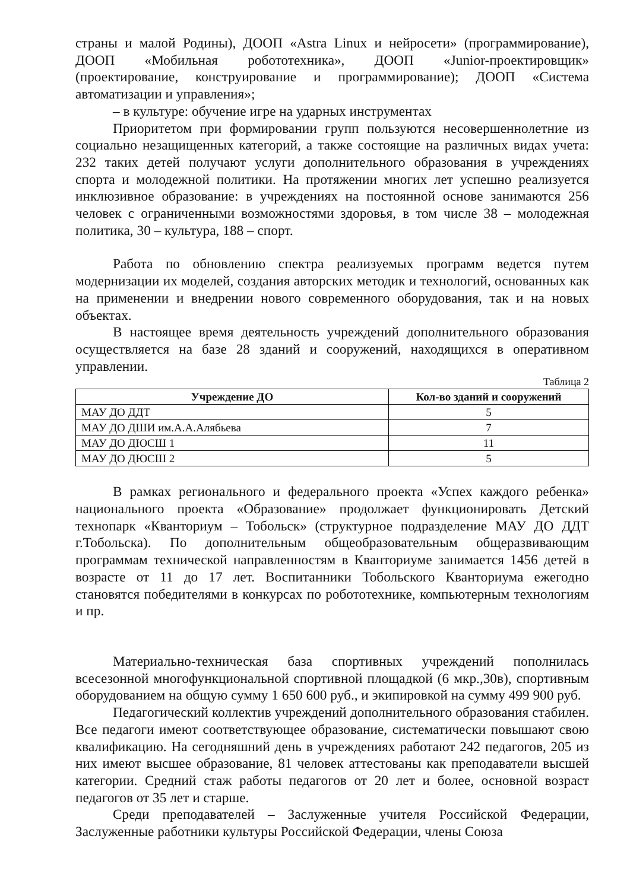страны и малой Родины), ДООП «Astra Linux и нейросети» (программирование), ДООП «Мобильная робототехника», ДООП «Junior-проектировщик» (проектирование, конструирование и программирование); ДООП «Система автоматизации и управления»;
– в культуре: обучение игре на ударных инструментах
Приоритетом при формировании групп пользуются несовершеннолетние из социально незащищенных категорий, а также состоящие на различных видах учета: 232 таких детей получают услуги дополнительного образования в учреждениях спорта и молодежной политики. На протяжении многих лет успешно реализуется инклюзивное образование: в учреждениях на постоянной основе занимаются 256 человек с ограниченными возможностями здоровья, в том числе 38 – молодежная политика, 30 – культура, 188 – спорт.
Работа по обновлению спектра реализуемых программ ведется путем модернизации их моделей, создания авторских методик и технологий, основанных как на применении и внедрении нового современного оборудования, так и на новых объектах.
В настоящее время деятельность учреждений дополнительного образования осуществляется на базе 28 зданий и сооружений, находящихся в оперативном управлении.
Таблица 2
| Учреждение ДО | Кол-во зданий и сооружений |
| --- | --- |
| МАУ ДО ДДТ | 5 |
| МАУ ДО ДШИ им.А.А.Алябьева | 7 |
| МАУ ДО ДЮСШ 1 | 11 |
| МАУ ДО ДЮСШ 2 | 5 |
В рамках регионального и федерального проекта «Успех каждого ребенка» национального проекта «Образование» продолжает функционировать Детский технопарк «Кванториум – Тобольск» (структурное подразделение МАУ ДО ДДТ г.Тобольска). По дополнительным общеобразовательным общеразвивающим программам технической направленностям в Кванториуме занимается 1456 детей в возрасте от 11 до 17 лет. Воспитанники Тобольского Кванториума ежегодно становятся победителями в конкурсах по робототехнике, компьютерным технологиям и пр.
Материально-техническая база спортивных учреждений пополнилась всесезонной многофункциональной спортивной площадкой (6 мкр.,30в), спортивным оборудованием на общую сумму 1 650 600 руб., и экипировкой на сумму 499 900 руб.
Педагогический коллектив учреждений дополнительного образования стабилен. Все педагоги имеют соответствующее образование, систематически повышают свою квалификацию. На сегодняшний день в учреждениях работают 242 педагогов, 205 из них имеют высшее образование, 81 человек аттестованы как преподаватели высшей категории. Средний стаж работы педагогов от 20 лет и более, основной возраст педагогов от 35 лет и старше.
Среди преподавателей – Заслуженные учителя Российской Федерации, Заслуженные работники культуры Российской Федерации, члены Союза